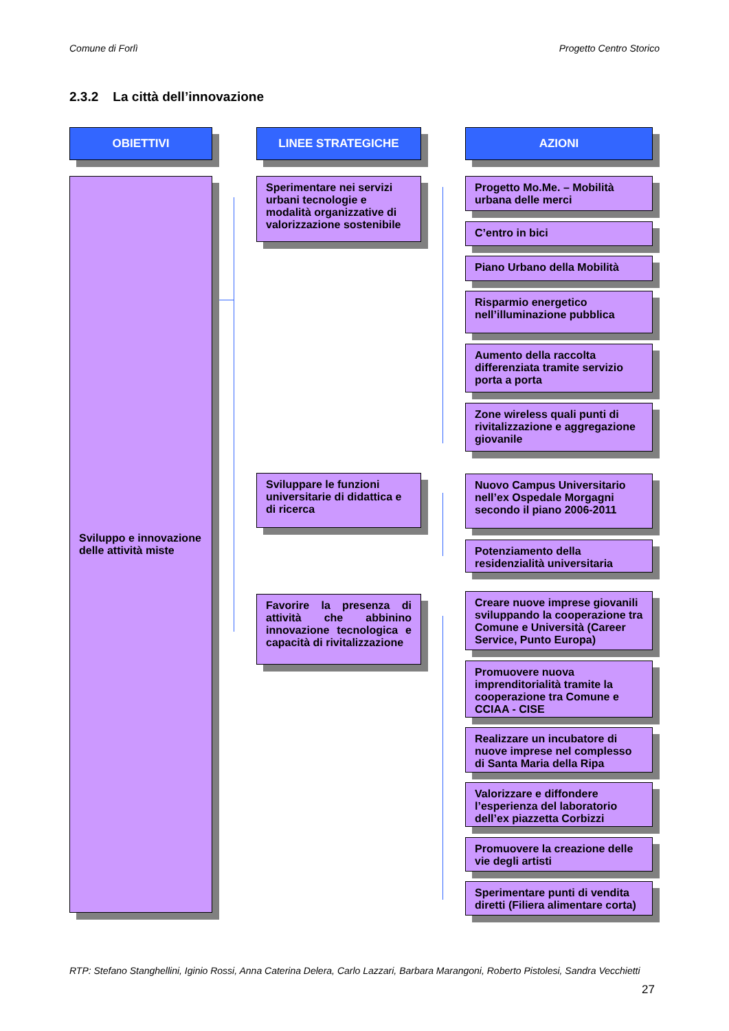Comune di Forlì Progetto Centro Storico
2.3.2 La città dell’innovazione
OBIETTIVI
Sviluppo e innovazione delle attività miste
LINEE STRATEGICHE
Sperimentare nei servizi urbani tecnologie e modalità organizzative di valorizzazione sostenibile
Sviluppare le funzioni universitarie di didattica e di ricerca
Favorire la presenza di attività che abbinino innovazione tecnologica e capacità di rivitalizzazione
AZIONI
Progetto Mo.Me. – Mobilità urbana delle merci
C’entro in bici
Piano Urbano della Mobilità
Risparmio energetico nell’illuminazione pubblica
Aumento della raccolta differenziata tramite servizio porta a porta
Zone wireless quali punti di rivitalizzazione e aggregazione giovanile
Nuovo Campus Universitario nell’ex Ospedale Morgagni secondo il piano 2006-2011
Potenziamento della residenzialità universitaria
Creare nuove imprese giovanili sviluppando la cooperazione tra Comune e Università (Career Service, Punto Europa)
Promuovere nuova imprenditorialità tramite la cooperazione tra Comune e CCIAA - CISE
Realizzare un incubatore di nuove imprese nel complesso di Santa Maria della Ripa
Valorizzare e diffondere l’esperienza del laboratorio dell’ex piazzetta Corbizzi
Promuovere la creazione delle vie degli artisti
Sperimentare punti di vendita diretti (Filiera alimentare corta)
RTP: Stefano Stanghellini, Iginio Rossi, Anna Caterina Delera, Carlo Lazzari, Barbara Marangoni, Roberto Pistolesi, Sandra Vecchietti
27